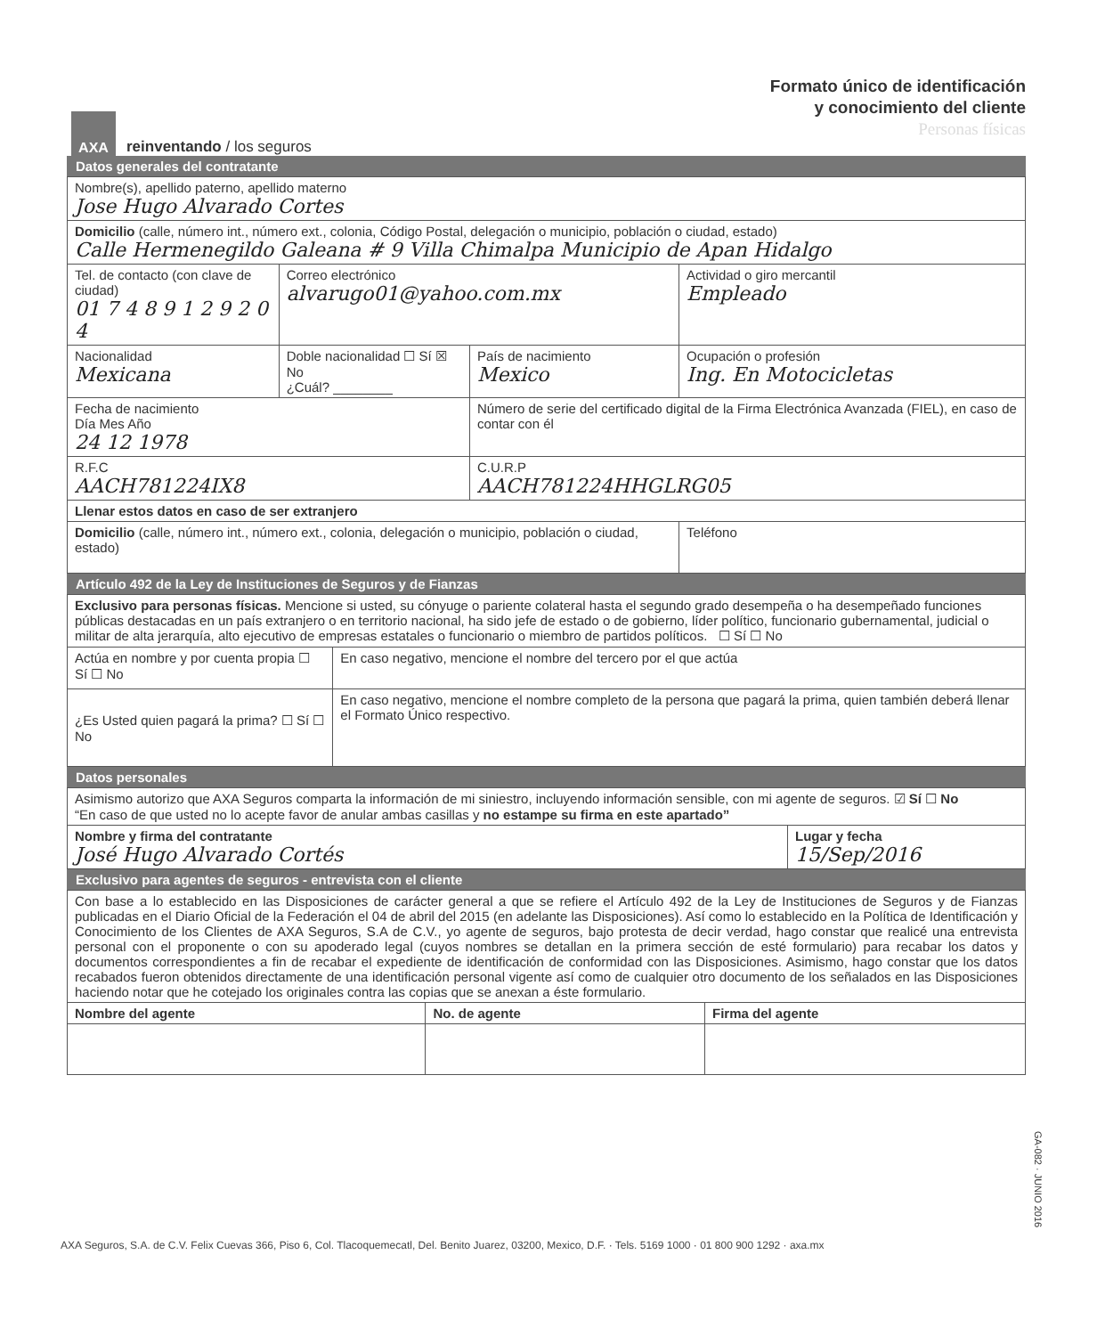AXA
reinventando / los seguros
Formato único de identificación
y conocimiento del cliente
Personas físicas
Datos generales del contratante
| Nombre(s), apellido paterno, apellido materno Jose Hugo Alvarado Cortes | | | |
| Domicilio (calle, número int., número ext., colonia, Código Postal, delegación o municipio, población o ciudad, estado) Calle Hermenegildo Galeana # 9 Villa Chimalpa Municipio de Apan Hidalgo | | | |
| Tel. de contacto (con clave de ciudad) 01 7 4 8 9 1 2 9 2 0 4 | Correo electrónico alvarugo01@yahoo.com.mx | | Actividad o giro mercantil Empleado |
| Nacionalidad Mexicana | Doble nacionalidad ☐ Sí ☒ No ¿Cuál? ________ | País de nacimiento Mexico | Ocupación o profesión Ing. En Motocicletas |
| Fecha de nacimiento Día Mes Año 24 12 1978 | | Número de serie del certificado digital de la Firma Electrónica Avanzada (FIEL), en caso de contar con él | |
| R.F.C AACH781224IX8 | | C.U.R.P AACH781224HHGLRG05 | |
| Llenar estos datos en caso de ser extranjero | | | |
| Domicilio (calle, número int., número ext., colonia, delegación o municipio, población o ciudad, estado) | | | Teléfono |
Artículo 492 de la Ley de Instituciones de Seguros y de Fianzas
| Exclusivo para personas físicas. Mencione si usted, su cónyuge o pariente colateral hasta el segundo grado desempeña o ha desempeñado funciones públicas destacadas en un país extranjero o en territorio nacional, ha sido jefe de estado o de gobierno, líder político, funcionario gubernamental, judicial o militar de alta jerarquía, alto ejecutivo de empresas estatales o funcionario o miembro de partidos políticos. ☐ Sí ☐ No | |
| Actúa en nombre y por cuenta propia ☐ Sí ☐ No | En caso negativo, mencione el nombre del tercero por el que actúa |
| ¿Es Usted quien pagará la prima? ☐ Sí ☐ No | En caso negativo, mencione el nombre completo de la persona que pagará la prima, quien también deberá llenar el Formato Único respectivo. |
Datos personales
| Asimismo autorizo que AXA Seguros comparta la información de mi siniestro, incluyendo información sensible, con mi agente de seguros. ☑ Sí ☐ No “En caso de que usted no lo acepte favor de anular ambas casillas y no estampe su firma en este apartado” | |
| Nombre y firma del contratante José Hugo Alvarado Cortés | Lugar y fecha 15/Sep/2016 |
Exclusivo para agentes de seguros - entrevista con el cliente
| Con base a lo establecido en las Disposiciones de carácter general a que se refiere el Artículo 492 de la Ley de Instituciones de Seguros y de Fianzas publicadas en el Diario Oficial de la Federación el 04 de abril del 2015 (en adelante las Disposiciones). Así como lo establecido en la Política de Identificación y Conocimiento de los Clientes de AXA Seguros, S.A de C.V., yo agente de seguros, bajo protesta de decir verdad, hago constar que realicé una entrevista personal con el proponente o con su apoderado legal (cuyos nombres se detallan en la primera sección de esté formulario) para recabar los datos y documentos correspondientes a fin de recabar el expediente de identificación de conformidad con las Disposiciones. Asimismo, hago constar que los datos recabados fueron obtenidos directamente de una identificación personal vigente así como de cualquier otro documento de los señalados en las Disposiciones haciendo notar que he cotejado los originales contra las copias que se anexan a éste formulario. | | |
| Nombre del agente | No. de agente | Firma del agente |
GA-082 · JUNIO 2016
AXA Seguros, S.A. de C.V. Felix Cuevas 366, Piso 6, Col. Tlacoquemecatl, Del. Benito Juarez, 03200, Mexico, D.F. · Tels. 5169 1000 · 01 800 900 1292 · axa.mx